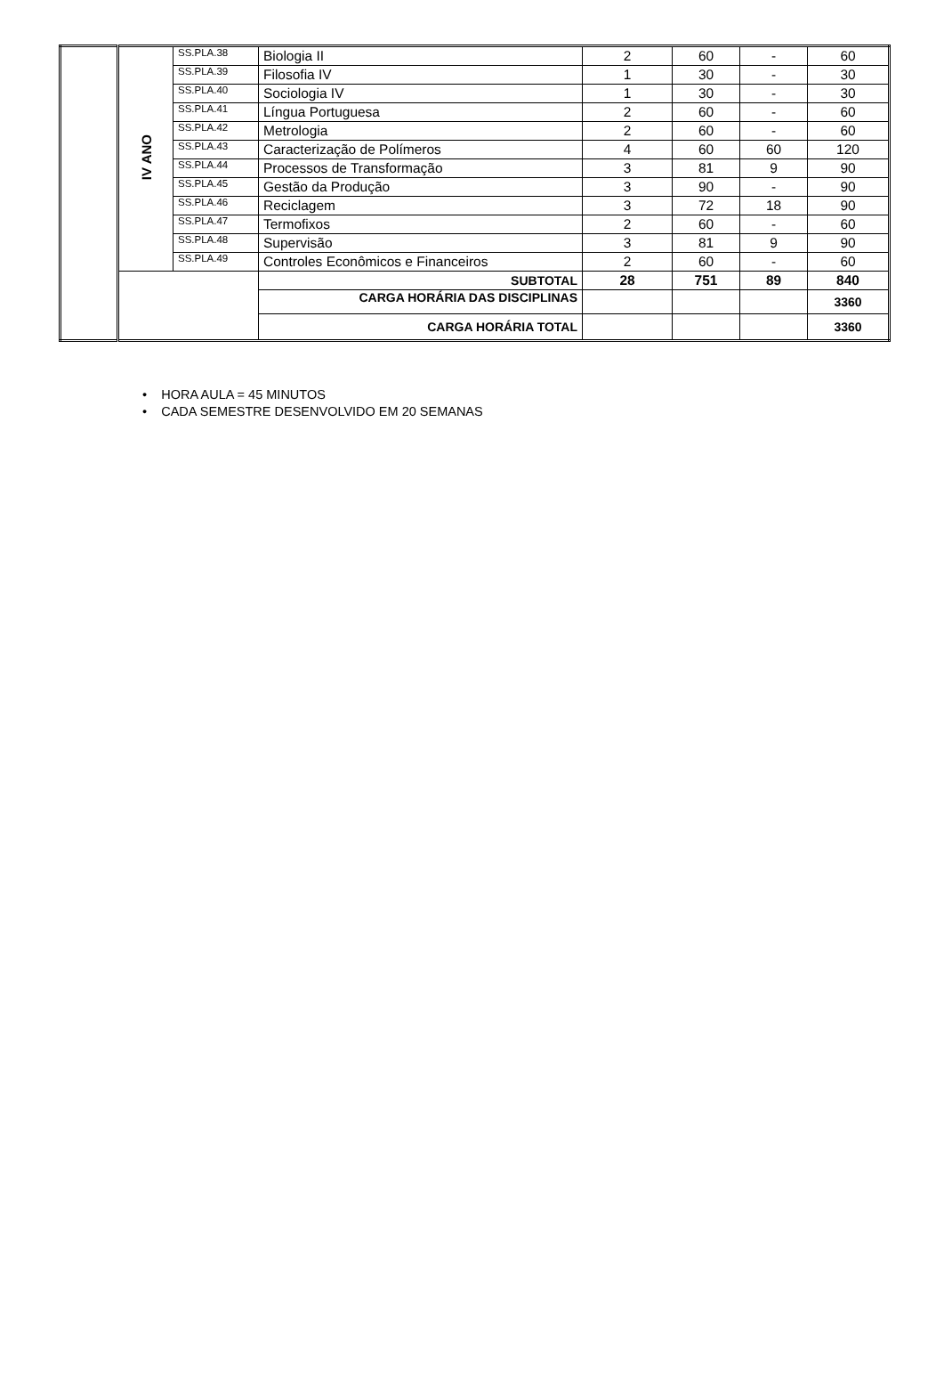| | IV ANO | SS.PLA.38 | Biologia II | 2 | 60 | - | 60 |
| | | SS.PLA.39 | Filosofia IV | 1 | 30 | - | 30 |
| | | SS.PLA.40 | Sociologia IV | 1 | 30 | - | 30 |
| | | SS.PLA.41 | Língua Portuguesa | 2 | 60 | - | 60 |
| | | SS.PLA.42 | Metrologia | 2 | 60 | - | 60 |
| | | SS.PLA.43 | Caracterização de Polímeros | 4 | 60 | 60 | 120 |
| | | SS.PLA.44 | Processos de Transformação | 3 | 81 | 9 | 90 |
| | | SS.PLA.45 | Gestão da Produção | 3 | 90 | - | 90 |
| | | SS.PLA.46 | Reciclagem | 3 | 72 | 18 | 90 |
| | | SS.PLA.47 | Termofixos | 2 | 60 | - | 60 |
| | | SS.PLA.48 | Supervisão | 3 | 81 | 9 | 90 |
| | | SS.PLA.49 | Controles Econômicos e Financeiros | 2 | 60 | - | 60 |
| | | | SUBTOTAL | 28 | 751 | 89 | 840 |
| | | | CARGA HORÁRIA DAS DISCIPLINAS | | | | 3360 |
| | | | CARGA HORÁRIA TOTAL | | | | 3360 |
• HORA AULA = 45 MINUTOS
• CADA SEMESTRE DESENVOLVIDO EM 20 SEMANAS